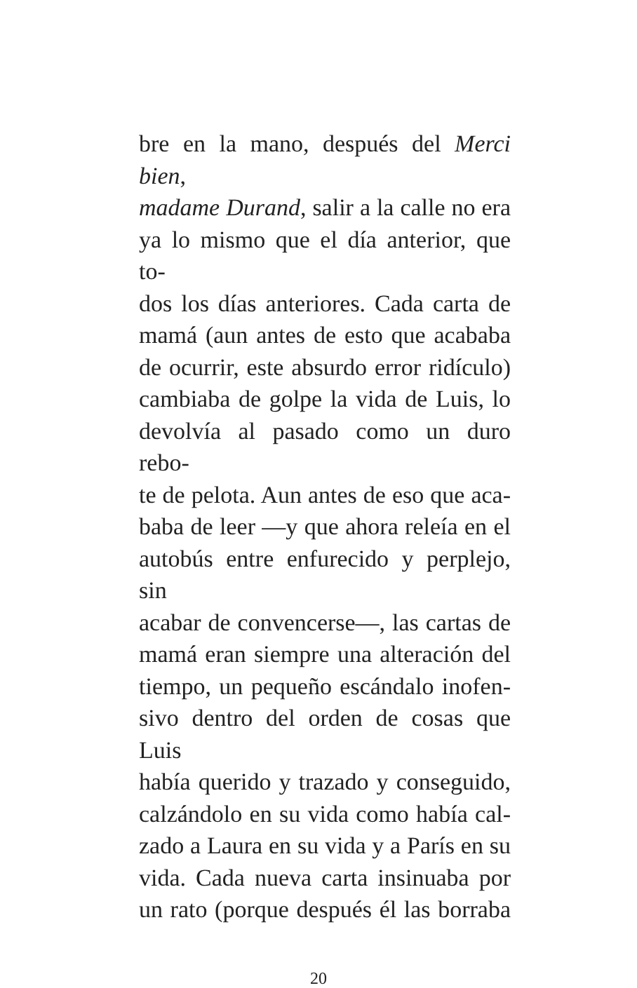bre en la mano, después del Merci bien,
madame Durand, salir a la calle no era
ya lo mismo que el día anterior, que to-
dos los días anteriores. Cada carta de
mamá (aun antes de esto que acababa
de ocurrir, este absurdo error ridículo)
cambiaba de golpe la vida de Luis, lo
devolvía al pasado como un duro rebo-
te de pelota. Aun antes de eso que aca-
baba de leer —y que ahora releía en el
autobús entre enfurecido y perplejo, sin
acabar de convencerse—, las cartas de
mamá eran siempre una alteración del
tiempo, un pequeño escándalo inofen-
sivo dentro del orden de cosas que Luis
había querido y trazado y conseguido,
calzándolo en su vida como había cal-
zado a Laura en su vida y a París en su
vida. Cada nueva carta insinuaba por
un rato (porque después él las borraba
20